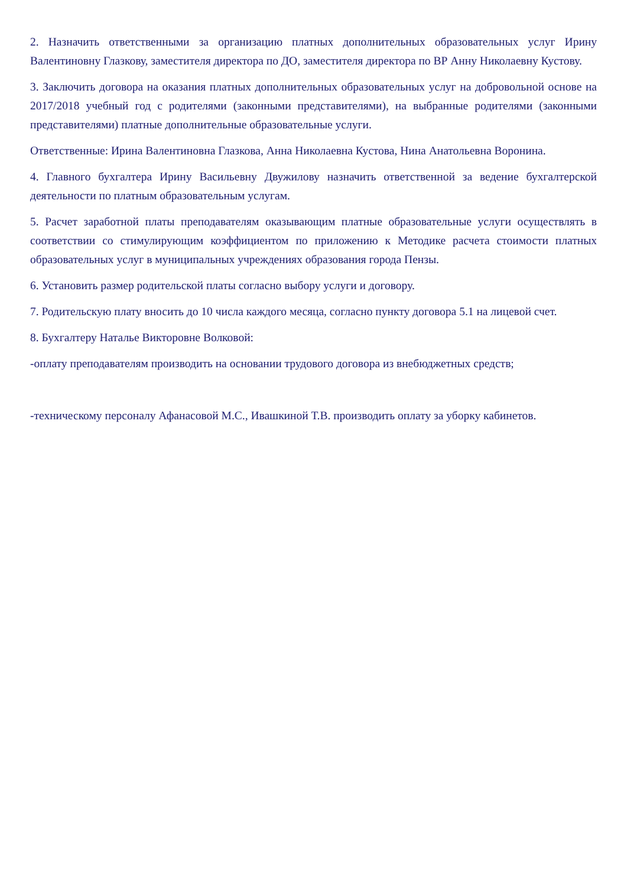2. Назначить ответственными за организацию платных дополнительных образовательных услуг Ирину Валентиновну Глазкову, заместителя директора по ДО, заместителя директора по ВР Анну Николаевну Кустову.
3. Заключить договора на оказания платных дополнительных образовательных услуг на добровольной основе на 2017/2018 учебный год с родителями (законными представителями), на выбранные родителями (законными представителями) платные дополнительные образовательные услуги.
Ответственные: Ирина Валентиновна Глазкова, Анна Николаевна Кустова, Нина Анатольевна Воронина.
4. Главного бухгалтера Ирину Васильевну Двужилову назначить ответственной за ведение бухгалтерской деятельности по платным образовательным услугам.
5. Расчет заработной платы преподавателям оказывающим платные образовательные услуги осуществлять в соответствии со стимулирующим коэффициентом по приложению к Методике расчета стоимости платных образовательных услуг в муниципальных учреждениях образования города Пензы.
6. Установить размер родительской платы согласно выбору услуги и договору.
7. Родительскую плату вносить до 10 числа каждого месяца, согласно пункту договора 5.1 на лицевой счет.
8. Бухгалтеру Наталье Викторовне Волковой:
-оплату преподавателям производить на основании трудового договора из внебюджетных средств;
-техническому персоналу Афанасовой М.С., Ивашкиной Т.В. производить оплату за уборку кабинетов.